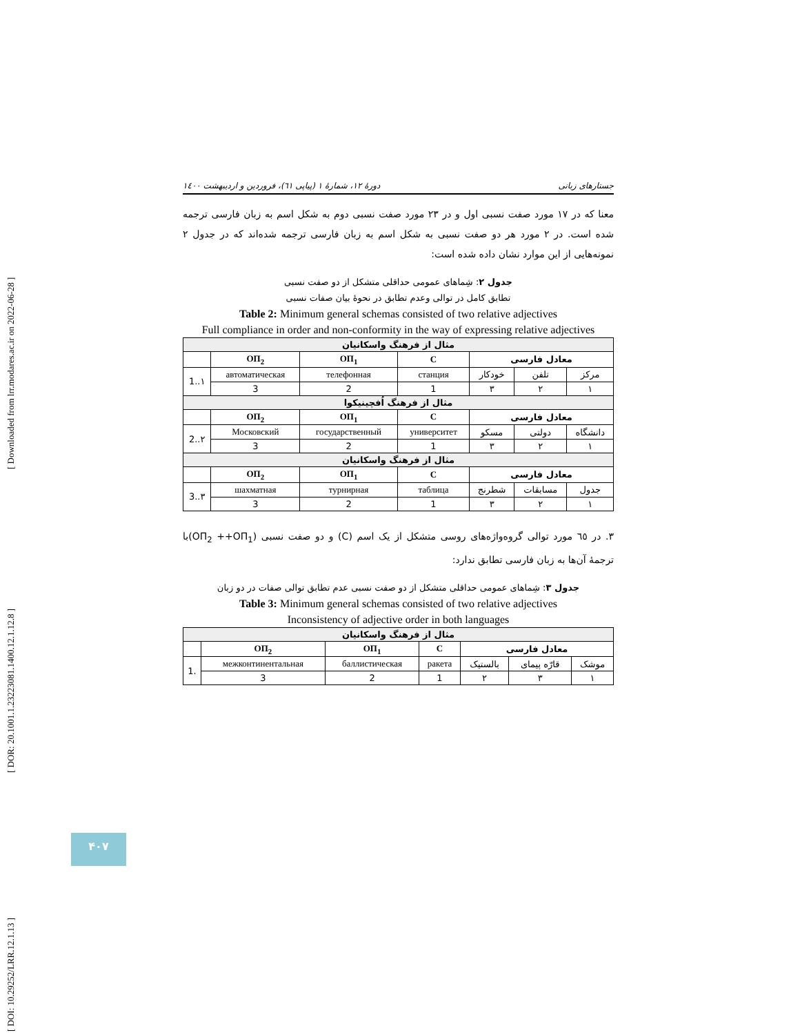[ Downloaded from lrr.modares.ac.ir on 2022-06-28 ]
[ DOR: 20.1001.1.23223081.1400.12.1.12.8 ]
[ DOI: 10.29252/LRR.12.1.13 ]
جستارهای زبانی دورهٔ ۱۲، شمارهٔ ۱ (پیاپی ٦١)، فروردین و اردیبهشت ۱٤۰۰
معنا که در ۱۷ مورد صفت نسبی اول و در ۲۳ مورد صفت نسبی دوم به شکل اسم به زبان فارسی ترجمه شده است. در ۲ مورد هر دو صفت نسبی به شکل اسم به زبان فارسی ترجمه شده‌اند که در جدول ۲ نمونه‌هایی از این موارد نشان داده شده است:
جدول ۲: شِماهای عمومی حداقلی متشکل از دو صفت نسبی
تطابق کامل در توالی وعدم تطابق در نحوهٔ بیان صفات نسبی
Table 2: Minimum general schemas consisted of two relative adjectives
Full compliance in order and non-conformity in the way of expressing relative adjectives
| مثال از فرهنگ واسکانیان | | | | | | |
| | ОП<sub>2</sub> | ОП<sub>1</sub> | C | معادل فارسی | | |
| 1..۱ | автоматическая | телефонная | станция | خودکار | تلفن | مرکز |
| | 3 | 2 | 1 | ۳ | ۲ | ۱ |
| مثال از فرهنگ اُفچینیکوا | | | | | | |
| | ОП<sub>2</sub> | ОП<sub>1</sub> | C | معادل فارسی | | |
| 2..۲ | Московский | государственный | университет | مسکو | دولتی | دانشگاه |
| | 3 | 2 | 1 | ۳ | ۲ | ۱ |
| مثال از فرهنگ واسکانیان | | | | | | |
| | ОП<sub>2</sub> | ОП<sub>1</sub> | C | معادل فارسی | | |
| 3..۳ | шахматная | турнирная | таблица | شطرنج | مسابقات | جدول |
| | 3 | 2 | 1 | ۳ | ۲ | ۱ |
۳. در ٦٥ مورد توالی گروه‌واژه‌های روسی متشکل از یک اسم (C) و دو صفت نسبی (ОП<sub>2</sub> ++ОП<sub>1</sub>)با ترجمهٔ آن‌ها به زبان فارسی تطابق ندارد:
جدول ۳: شِماهای عمومی حداقلی متشکل از دو صفت نسبی عدم تطابق توالی صفات در دو زبان
Table 3: Minimum general schemas consisted of two relative adjectives
Inconsistency of adjective order in both languages
| مثال از فرهنگ واسکانیان | | | | | | |
| | ОП<sub>2</sub> | ОП<sub>1</sub> | C | معادل فارسی | | |
| 1. | межконтинентальная | баллистическая | ракета | بالستیک | قارّه پیمای | موشک |
| | 3 | 2 | 1 | ۲ | ۳ | ۱ |
۴۰۷